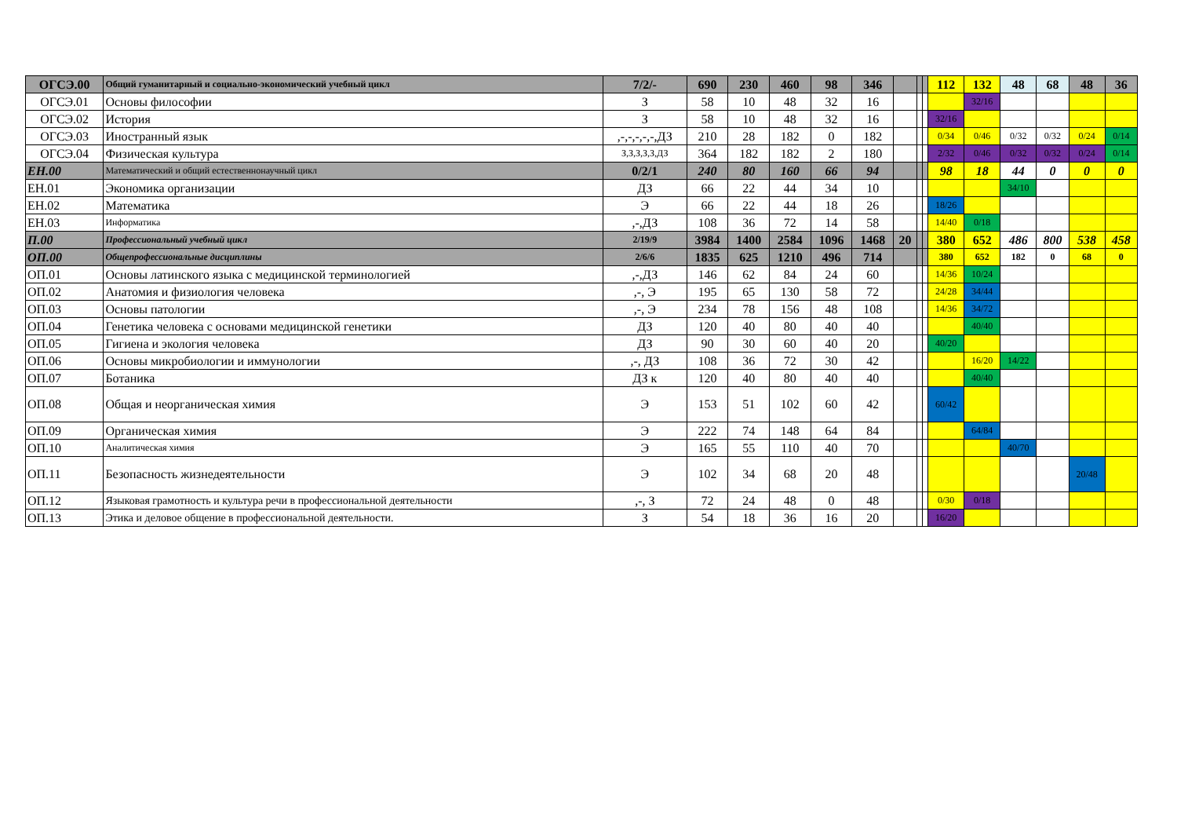| ОГСЭ.00 | Общий гуманитарный и социально-экономический учебный цикл | 7/2/- | 690 | 230 | 460 | 98 | 346 | | | | 112 | 132 | 48 | 68 | 48 | 36 |
| ОГСЭ.01 | Основы философии | З | 58 | 10 | 48 | 32 | 16 | | | | | 32/16 | | | | |
| ОГСЭ.02 | История | З | 58 | 10 | 48 | 32 | 16 | | | | 32/16 | | | | | |
| ОГСЭ.03 | Иностранный язык | ,-,-,-,-,-,ДЗ | 210 | 28 | 182 | 0 | 182 | | | | 0/34 | 0/46 | 0/32 | 0/32 | 0/24 | 0/14 |
| ОГСЭ.04 | Физическая культура | З,З,З,З,З,ДЗ | 364 | 182 | 182 | 2 | 180 | | | | 2/32 | 0/46 | 0/32 | 0/32 | 0/24 | 0/14 |
| ЕН.00 | Математический и общий естественнонаучный цикл | 0/2/1 | 240 | 80 | 160 | 66 | 94 | | | | 98 | 18 | 44 | 0 | 0 | 0 |
| ЕН.01 | Экономика организации | ДЗ | 66 | 22 | 44 | 34 | 10 | | | | | | 34/10 | | | |
| ЕН.02 | Математика | Э | 66 | 22 | 44 | 18 | 26 | | | | 18/26 | | | | | |
| ЕН.03 | Информатика | ,-,ДЗ | 108 | 36 | 72 | 14 | 58 | | | | 14/40 | 0/18 | | | | |
| П.00 | Профессиональный учебный цикл | 2/19/9 | 3984 | 1400 | 2584 | 1096 | 1468 | 20 | | | 380 | 652 | 486 | 800 | 538 | 458 |
| ОП.00 | Общепрофессиональные дисциплины | 2/6/6 | 1835 | 625 | 1210 | 496 | 714 | | | | 380 | 652 | 182 | 0 | 68 | 0 |
| ОП.01 | Основы латинского языка с медицинской терминологией | ,-,ДЗ | 146 | 62 | 84 | 24 | 60 | | | | 14/36 | 10/24 | | | | |
| ОП.02 | Анатомия и физиология человека | ,-, Э | 195 | 65 | 130 | 58 | 72 | | | | 24/28 | 34/44 | | | | |
| ОП.03 | Основы патологии | ,-, Э | 234 | 78 | 156 | 48 | 108 | | | | 14/36 | 34/72 | | | | |
| ОП.04 | Генетика человека с основами медицинской генетики | ДЗ | 120 | 40 | 80 | 40 | 40 | | | | | 40/40 | | | | |
| ОП.05 | Гигиена и экология человека | ДЗ | 90 | 30 | 60 | 40 | 20 | | | | 40/20 | | | | | |
| ОП.06 | Основы микробиологии и иммунологии | ,-, ДЗ | 108 | 36 | 72 | 30 | 42 | | | | | 16/20 | 14/22 | | | |
| ОП.07 | Ботаника | ДЗ к | 120 | 40 | 80 | 40 | 40 | | | | | 40/40 | | | | |
| ОП.08 | Общая и неорганическая химия | Э | 153 | 51 | 102 | 60 | 42 | | | | 60/42 | | | | | |
| ОП.09 | Органическая химия | Э | 222 | 74 | 148 | 64 | 84 | | | | | 64/84 | | | | |
| ОП.10 | Аналитическая химия | Э | 165 | 55 | 110 | 40 | 70 | | | | | | 40/70 | | | |
| ОП.11 | Безопасность жизнедеятельности | Э | 102 | 34 | 68 | 20 | 48 | | | | | | | | 20/48 | |
| ОП.12 | Языковая грамотность и культура речи в профессиональной деятельности | ,-, З | 72 | 24 | 48 | 0 | 48 | | | | 0/30 | 0/18 | | | | |
| ОП.13 | Этика и деловое общение в профессиональной деятельности. | З | 54 | 18 | 36 | 16 | 20 | | | | 16/20 | | | | | |